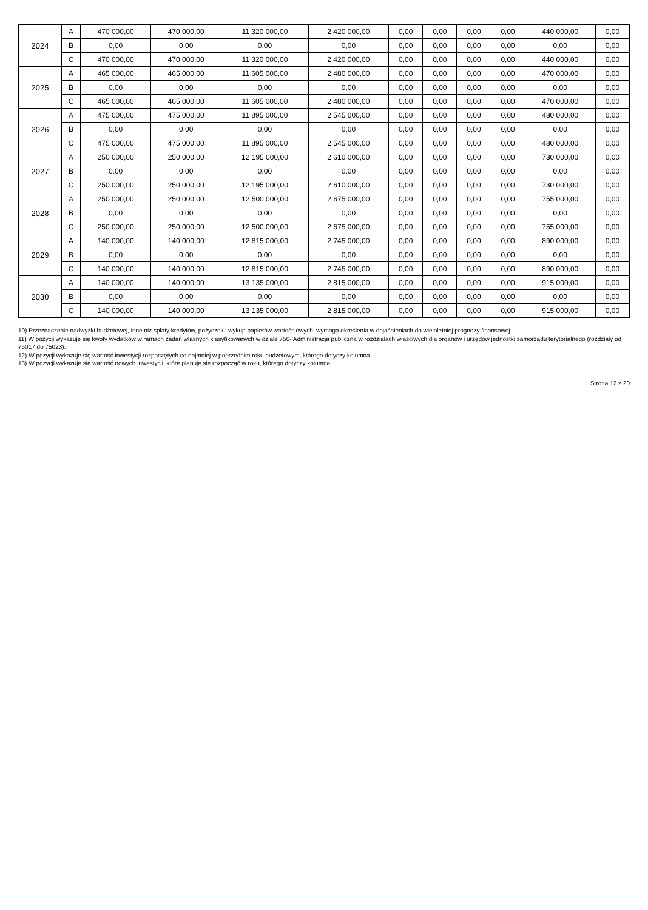| 2024 | A | 470 000,00 | 470 000,00 | 11 320 000,00 | 2 420 000,00 | 0,00 | 0,00 | 0,00 | 0,00 | 440 000,00 | 0,00 |
| | B | 0,00 | 0,00 | 0,00 | 0,00 | 0,00 | 0,00 | 0,00 | 0,00 | 0,00 | 0,00 |
| | C | 470 000,00 | 470 000,00 | 11 320 000,00 | 2 420 000,00 | 0,00 | 0,00 | 0,00 | 0,00 | 440 000,00 | 0,00 |
| 2025 | A | 465 000,00 | 465 000,00 | 11 605 000,00 | 2 480 000,00 | 0,00 | 0,00 | 0,00 | 0,00 | 470 000,00 | 0,00 |
| | B | 0,00 | 0,00 | 0,00 | 0,00 | 0,00 | 0,00 | 0,00 | 0,00 | 0,00 | 0,00 |
| | C | 465 000,00 | 465 000,00 | 11 605 000,00 | 2 480 000,00 | 0,00 | 0,00 | 0,00 | 0,00 | 470 000,00 | 0,00 |
| 2026 | A | 475 000,00 | 475 000,00 | 11 895 000,00 | 2 545 000,00 | 0,00 | 0,00 | 0,00 | 0,00 | 480 000,00 | 0,00 |
| | B | 0,00 | 0,00 | 0,00 | 0,00 | 0,00 | 0,00 | 0,00 | 0,00 | 0,00 | 0,00 |
| | C | 475 000,00 | 475 000,00 | 11 895 000,00 | 2 545 000,00 | 0,00 | 0,00 | 0,00 | 0,00 | 480 000,00 | 0,00 |
| 2027 | A | 250 000,00 | 250 000,00 | 12 195 000,00 | 2 610 000,00 | 0,00 | 0,00 | 0,00 | 0,00 | 730 000,00 | 0,00 |
| | B | 0,00 | 0,00 | 0,00 | 0,00 | 0,00 | 0,00 | 0,00 | 0,00 | 0,00 | 0,00 |
| | C | 250 000,00 | 250 000,00 | 12 195 000,00 | 2 610 000,00 | 0,00 | 0,00 | 0,00 | 0,00 | 730 000,00 | 0,00 |
| 2028 | A | 250 000,00 | 250 000,00 | 12 500 000,00 | 2 675 000,00 | 0,00 | 0,00 | 0,00 | 0,00 | 755 000,00 | 0,00 |
| | B | 0,00 | 0,00 | 0,00 | 0,00 | 0,00 | 0,00 | 0,00 | 0,00 | 0,00 | 0,00 |
| | C | 250 000,00 | 250 000,00 | 12 500 000,00 | 2 675 000,00 | 0,00 | 0,00 | 0,00 | 0,00 | 755 000,00 | 0,00 |
| 2029 | A | 140 000,00 | 140 000,00 | 12 815 000,00 | 2 745 000,00 | 0,00 | 0,00 | 0,00 | 0,00 | 890 000,00 | 0,00 |
| | B | 0,00 | 0,00 | 0,00 | 0,00 | 0,00 | 0,00 | 0,00 | 0,00 | 0,00 | 0,00 |
| | C | 140 000,00 | 140 000,00 | 12 815 000,00 | 2 745 000,00 | 0,00 | 0,00 | 0,00 | 0,00 | 890 000,00 | 0,00 |
| 2030 | A | 140 000,00 | 140 000,00 | 13 135 000,00 | 2 815 000,00 | 0,00 | 0,00 | 0,00 | 0,00 | 915 000,00 | 0,00 |
| | B | 0,00 | 0,00 | 0,00 | 0,00 | 0,00 | 0,00 | 0,00 | 0,00 | 0,00 | 0,00 |
| | C | 140 000,00 | 140 000,00 | 13 135 000,00 | 2 815 000,00 | 0,00 | 0,00 | 0,00 | 0,00 | 915 000,00 | 0,00 |
10) Przeznaczenie nadwyżki budżetowej, inne niż spłaty kredytów, pożyczek i wykup papierów wartościowych, wymaga określenia w objaśnieniach do wieloletniej prognozy finansowej.
11) W pozycji wykazuje się kwoty wydatków w ramach zadań własnych klasyfikowanych w dziale 750- Administracja publiczna w rozdziałach właściwych dla organów i urzędów jednostki samorządu terytorialnego (rozdziały od 75017 do 75023).
12) W pozycji wykazuje się wartość inwestycji rozpoczętych co najmniej w poprzednim roku budżetowym, którego dotyczy kolumna.
13) W pozycji wykazuje się wartość nowych inwestycji, które planuje się rozpocząć w roku, którego dotyczy kolumna.
Strona 12 z 20